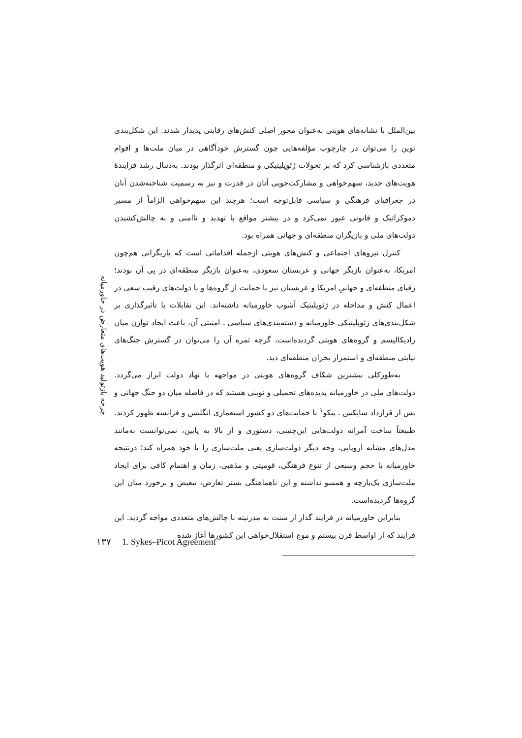بین‌الملل با نشانه‌های هویتی به‌عنوان محور اصلی کنش‌های رقابتی پدیدار شدند. این شکل‌بندی نوین را می‌توان در چارچوب مؤلفه‌هایی چون گسترش خودآگاهی در میان ملت‌ها و اقوام متعددی بازشناسی کرد که بر تحولات ژئوپلیتیکی و منطقه‌ای اثرگذار بودند. به‌دنبال رشد فزایندهٔ هویت‌های جدید، سهم‌خواهی و مشارکت‌جویی آنان در قدرت و نیز به رسمیت شناخته‌شدن آنان در جغرافیای فرهنگی و سیاسی قابل‌توجه است؛ هرچند این سهم‌خواهی الزاماً از مسیر دموکراتیک و قانونی عبور نمی‌کرد و در بیشتر مواقع با تهدید و ناامنی و به چالش‌کشیدن دولت‌های ملی و بازیگران منطقه‌ای و جهانی همراه بود.
کنترل نیروهای اجتماعی و کنش‌های هویتی ازجمله اقداماتی است که بازیگرانی هم‌چون امریکا، به‌عنوان بازیگر جهانی و عربستان سعودی، به‌عنوان بازیگر منطقه‌ای در پی آن بودند؛ رقبای منطقه‌ای و جهانیِ امریکا و عربستان نیز با حمایت از گروه‌ها و یا دولت‌های رقیب سعی در اعمال کنش و مداخله در ژئوپلیتیک آشوب خاورمیانه داشته‌اند. این تقابلات با تأثیرگذاری بر شکل‌بندی‌های ژئوپلیتیکی خاورمیانه و دسته‌بندی‌های سیاسی ـ امنیتی آن، باعث ایجاد توازن میان رادیکالیسم و گروه‌های هویتی گردیده‌است، گرچه ثمره آن را می‌توان در گسترش جنگ‌های نیابتی منطقه‌ای و استمرار بحران منطقه‌ای دید.
به‌طورکلی بیشترین شکاف گروه‌های هویتی در مواجهه با نهاد دولت ابراز می‌گردد. دولت‌های ملی در خاورمیانه پدیده‌های تحمیلی و نوینی هستند که در فاصله میان دو جنگ جهانی و پس از قرارداد سایکس ـ پیکو<sup>۱</sup> با حمایت‌های دو کشور استعماری انگلیس و فرانسه ظهور کردند. طبیعتاً ساخت آمرانه دولت‌هایی این‌چنینی، دستوری و از بالا به پایین، نمی‌توانست به‌مانند مدل‌های مشابه اروپایی، وجه دیگر دولت‌سازی یعنی ملت‌سازی را با خود همراه کند؛ درنتیجه خاورمیانه با حجم وسیعی از تنوع فرهنگی، قومیتی و مذهبی، زمان و اهتمام کافی برای ایجاد ملت‌سازی یک‌پارچه و همسو نداشته و این ناهماهنگی بستر تعارض، تبعیض و برخورد میان این گروه‌ها گردیده‌است.
بنابراین خاورمیانه در فرایند گذار از سنت به مدرنیته با چالش‌های متعددی مواجه گردید. این فرایند که از اواسط قرن بیستم و موج استقلال‌خواهی این کشورها آغاز شده
چرخه بازتولید هویت‌های متعارض در خاورمیانه
۱۳۷ 1. Sykes–Picot Agreement